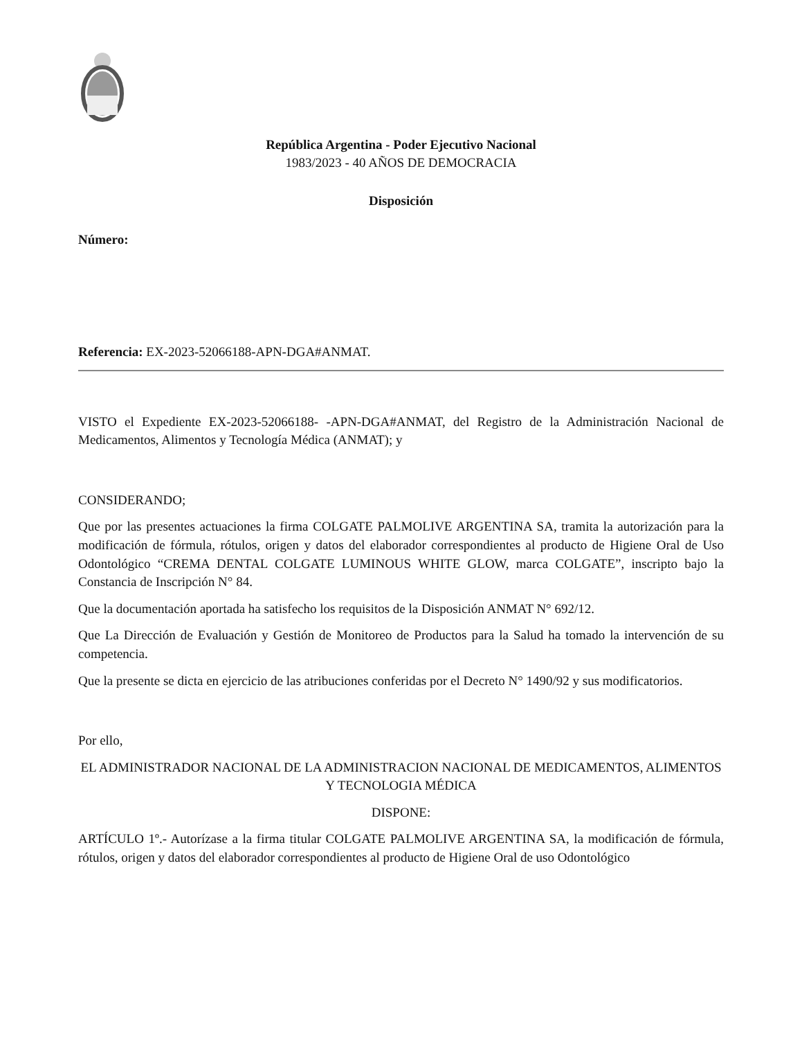República Argentina - Poder Ejecutivo Nacional
1983/2023 - 40 AÑOS DE DEMOCRACIA
Disposición
Número:
Referencia: EX-2023-52066188-APN-DGA#ANMAT.
VISTO el Expediente EX-2023-52066188- -APN-DGA#ANMAT, del Registro de la Administración Nacional de Medicamentos, Alimentos y Tecnología Médica (ANMAT); y
CONSIDERANDO;
Que por las presentes actuaciones la firma COLGATE PALMOLIVE ARGENTINA SA, tramita la autorización para la modificación de fórmula, rótulos, origen y datos del elaborador correspondientes al producto de Higiene Oral de Uso Odontológico “CREMA DENTAL COLGATE LUMINOUS WHITE GLOW, marca COLGATE”, inscripto bajo la Constancia de Inscripción N° 84.
Que la documentación aportada ha satisfecho los requisitos de la Disposición ANMAT N° 692/12.
Que La Dirección de Evaluación y Gestión de Monitoreo de Productos para la Salud ha tomado la intervención de su competencia.
Que la presente se dicta en ejercicio de las atribuciones conferidas por el Decreto N° 1490/92 y sus modificatorios.
Por ello,
EL ADMINISTRADOR NACIONAL DE LA ADMINISTRACION NACIONAL DE MEDICAMENTOS, ALIMENTOS Y TECNOLOGIA MÉDICA
DISPONE:
ARTÍCULO 1º.- Autorízase a la firma titular COLGATE PALMOLIVE ARGENTINA SA, la modificación de fórmula, rótulos, origen y datos del elaborador correspondientes al producto de Higiene Oral de uso Odontológico